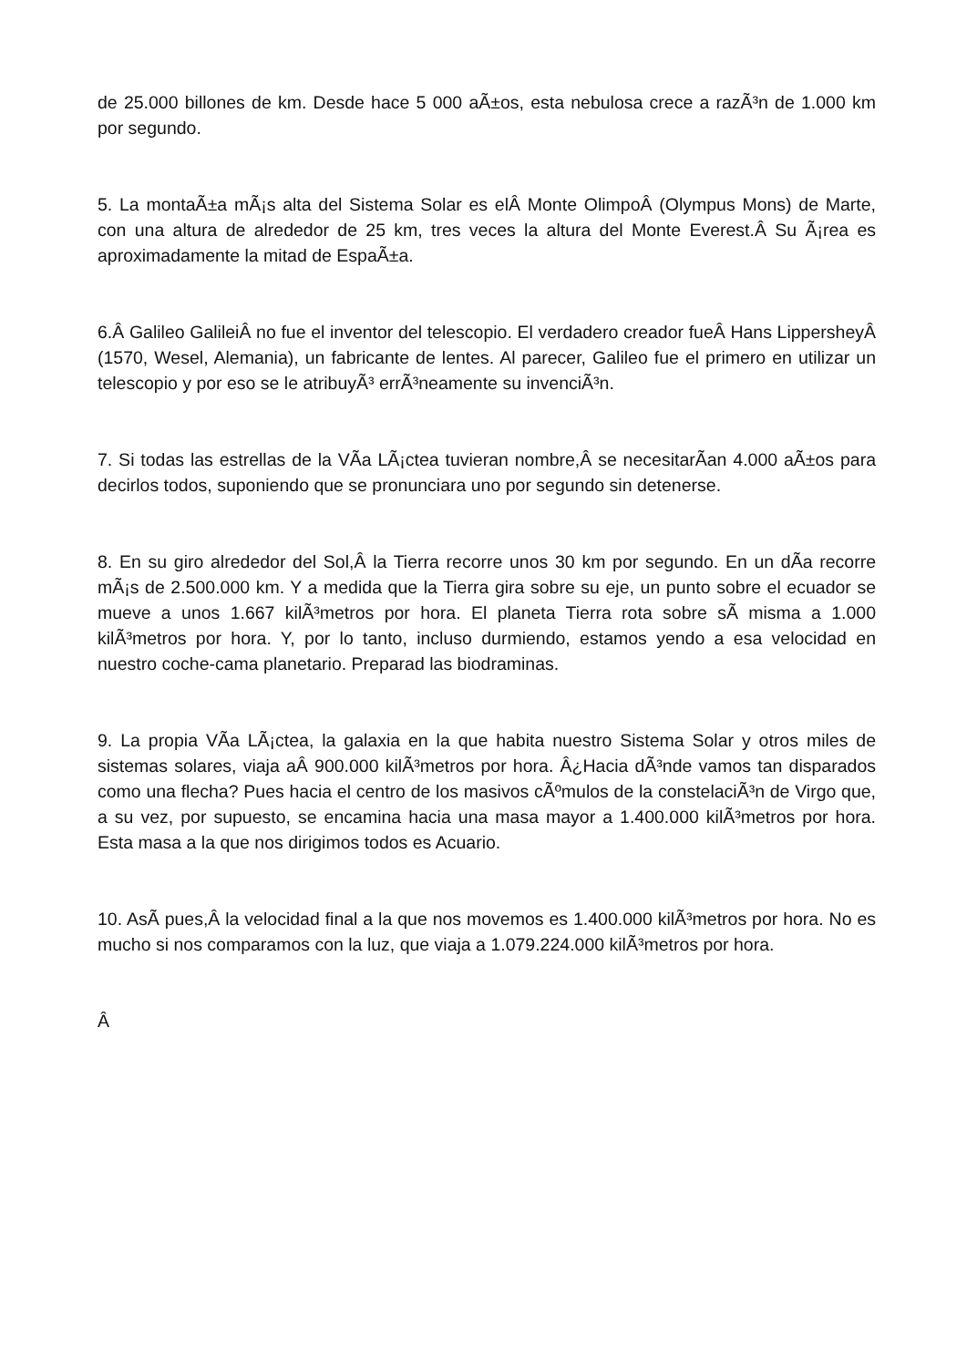de 25.000 billones de km. Desde hace 5 000 aÃ±os, esta nebulosa crece a razÃ³n de 1.000 km por segundo.
5. La montaÃ±a mÃ¡s alta del Sistema Solar es elÂ Monte OlimpoÂ (Olympus Mons) de Marte, con una altura de alrededor de 25 km, tres veces la altura del Monte Everest.Â Su Ã¡rea es aproximadamente la mitad de EspaÃ±a.
6.Â Galileo GalileiÂ no fue el inventor del telescopio. El verdadero creador fueÂ Hans LippersheyÂ (1570, Wesel, Alemania), un fabricante de lentes. Al parecer, Galileo fue el primero en utilizar un telescopio y por eso se le atribuyÃ³ errÃ³neamente su invenciÃ³n.
7. Si todas las estrellas de la VÃ­a LÃ¡ctea tuvieran nombre,Â se necesitarÃ­an 4.000 aÃ±os para decirlos todos, suponiendo que se pronunciara uno por segundo sin detenerse.
8. En su giro alrededor del Sol,Â la Tierra recorre unos 30 km por segundo. En un dÃ­a recorre mÃ¡s de 2.500.000 km. Y a medida que la Tierra gira sobre su eje, un punto sobre el ecuador se mueve a unos 1.667 kilÃ³metros por hora. El planeta Tierra rota sobre sÃ­ misma a 1.000 kilÃ³metros por hora. Y, por lo tanto, incluso durmiendo, estamos yendo a esa velocidad en nuestro coche-cama planetario. Preparad las biodraminas.
9. La propia VÃ­a LÃ¡ctea, la galaxia en la que habita nuestro Sistema Solar y otros miles de sistemas solares, viaja aÂ 900.000 kilÃ³metros por hora. Â¿Hacia dÃ³nde vamos tan disparados como una flecha? Pues hacia el centro de los masivos cÃºmulos de la constelaciÃ³n de Virgo que, a su vez, por supuesto, se encamina hacia una masa mayor a 1.400.000 kilÃ³metros por hora. Esta masa a la que nos dirigimos todos es Acuario.
10. AsÃ­ pues,Â la velocidad final a la que nos movemos es 1.400.000 kilÃ³metros por hora. No es mucho si nos comparamos con la luz, que viaja a 1.079.224.000 kilÃ³metros por hora.
Â